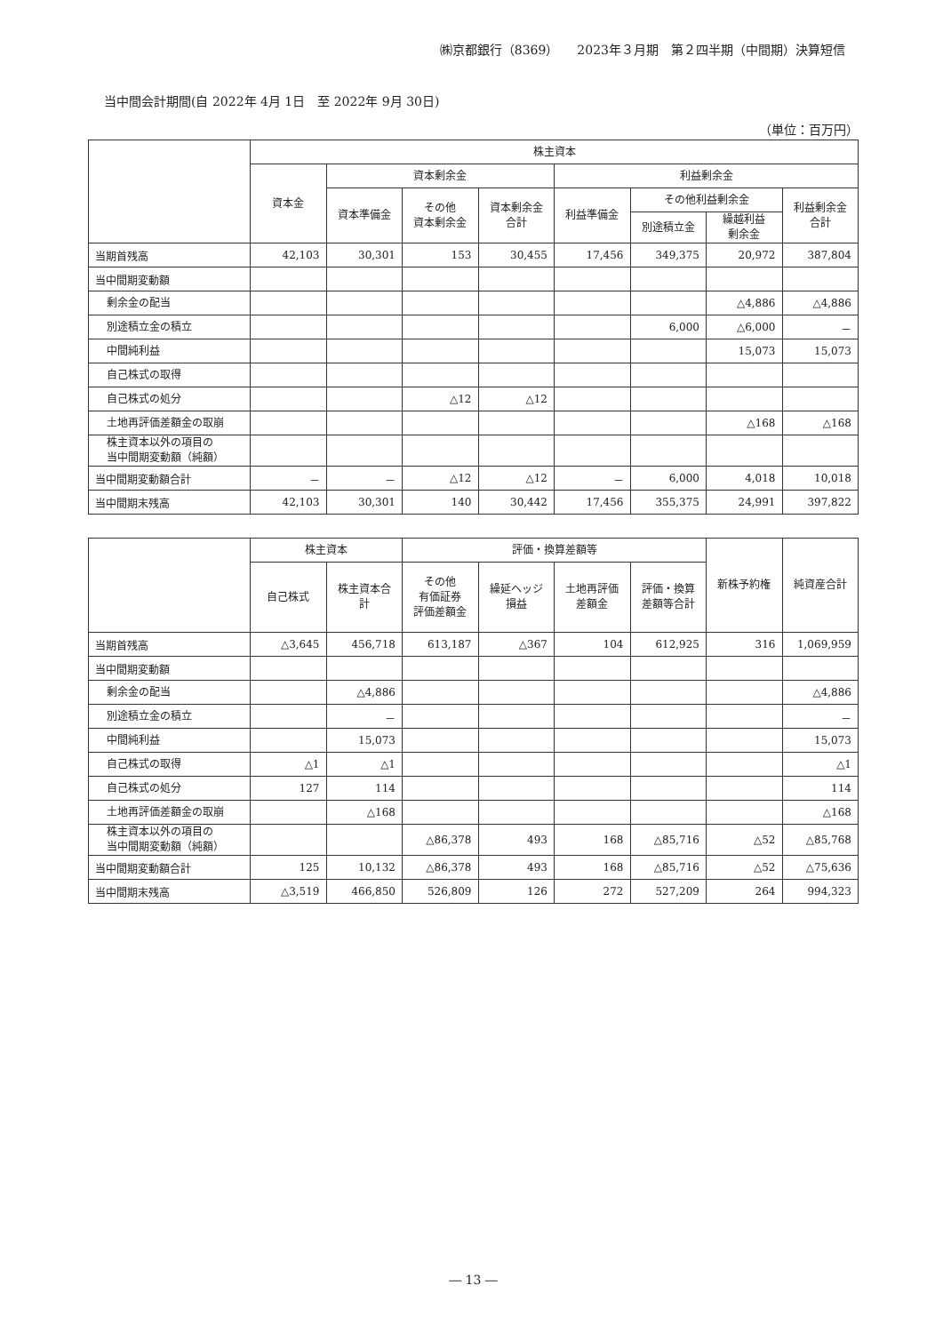㈱京都銀行（8369）　　2023年３月期　第２四半期（中間期）決算短信
当中間会計期間(自 2022年 4月 1日　至 2022年 9月 30日)
（単位：百万円）
| | 株主資本 | | | | | | | |
| --- | --- | --- | --- | --- | --- | --- | --- | --- |
| | 資本金 | 資本剰余金 | | | 利益剰余金 | | | |
| | | 資本準備金 | その他 資本剰余金 | 資本剰余金 合計 | 利益準備金 | その他利益剰余金 | | 利益剰余金 合計 |
| | | | | | | 別途積立金 | 繰越利益 剰余金 | |
| 当期首残高 | 42,103 | 30,301 | 153 | 30,455 | 17,456 | 349,375 | 20,972 | 387,804 |
| 当中間期変動額 | | | | | | | | |
| 剰余金の配当 | | | | | | | △4,886 | △4,886 |
| 別途積立金の積立 | | | | | | 6,000 | △6,000 | － |
| 中間純利益 | | | | | | | 15,073 | 15,073 |
| 自己株式の取得 | | | | | | | | |
| 自己株式の処分 | | | △12 | △12 | | | | |
| 土地再評価差額金の取崩 | | | | | | | △168 | △168 |
| 株主資本以外の項目の 当中間期変動額（純額） | | | | | | | | |
| 当中間期変動額合計 | － | － | △12 | △12 | － | 6,000 | 4,018 | 10,018 |
| 当中間期末残高 | 42,103 | 30,301 | 140 | 30,442 | 17,456 | 355,375 | 24,991 | 397,822 |
| | 株主資本 | | 評価・換算差額等 | | | | 新株予約権 | 純資産合計 |
| --- | --- | --- | --- | --- | --- | --- | --- | --- |
| | 自己株式 | 株主資本合計 | その他 有価証券 評価差額金 | 繰延ヘッジ 損益 | 土地再評価 差額金 | 評価・換算 差額等合計 | | |
| 当期首残高 | △3,645 | 456,718 | 613,187 | △367 | 104 | 612,925 | 316 | 1,069,959 |
| 当中間期変動額 | | | | | | | | |
| 剰余金の配当 | | △4,886 | | | | | | △4,886 |
| 別途積立金の積立 | | － | | | | | | － |
| 中間純利益 | | 15,073 | | | | | | 15,073 |
| 自己株式の取得 | △1 | △1 | | | | | | △1 |
| 自己株式の処分 | 127 | 114 | | | | | | 114 |
| 土地再評価差額金の取崩 | | △168 | | | | | | △168 |
| 株主資本以外の項目の 当中間期変動額（純額） | | | △86,378 | 493 | 168 | △85,716 | △52 | △85,768 |
| 当中間期変動額合計 | 125 | 10,132 | △86,378 | 493 | 168 | △85,716 | △52 | △75,636 |
| 当中間期末残高 | △3,519 | 466,850 | 526,809 | 126 | 272 | 527,209 | 264 | 994,323 |
― 13 ―